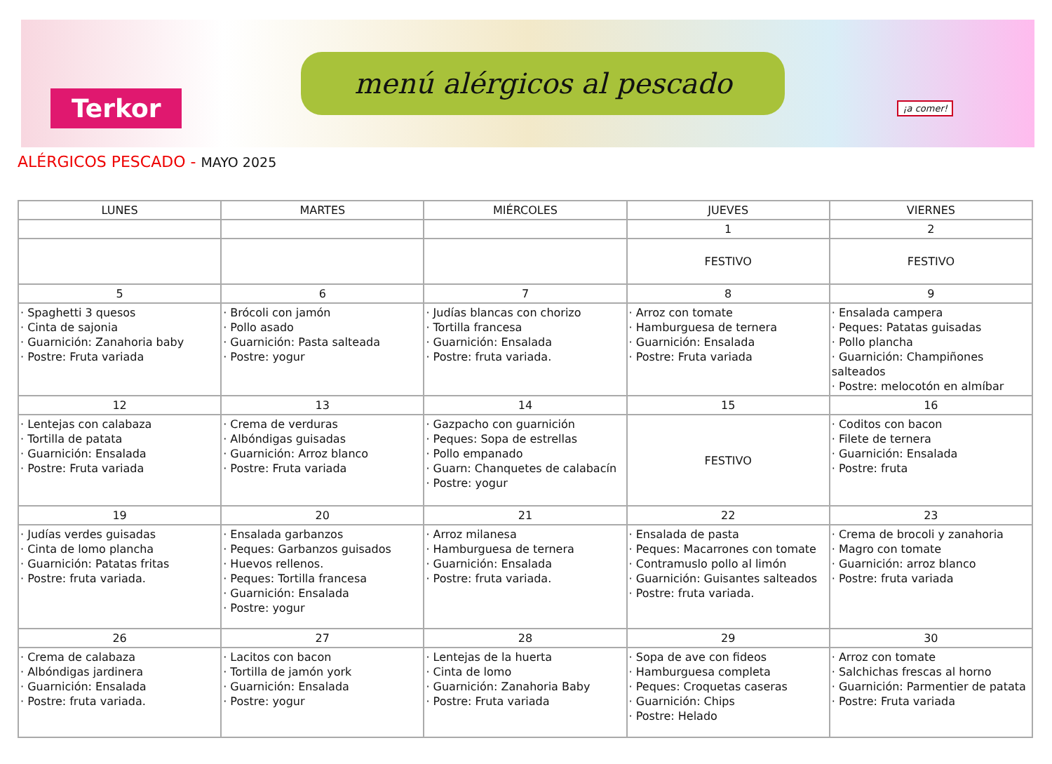Terkor
menú alérgicos al pescado
¡a comer!
ALÉRGICOS PESCADO - MAYO 2025
| LUNES | MARTES | MIÉRCOLES | JUEVES | VIERNES |
| --- | --- | --- | --- | --- |
| | | | 1 | 2 |
| | | | FESTIVO | FESTIVO |
| 5 | 6 | 7 | 8 | 9 |
| · Spaghetti 3 quesos · Cinta de sajonia · Guarnición: Zanahoria baby · Postre: Fruta variada | · Brócoli con jamón · Pollo asado · Guarnición: Pasta salteada · Postre: yogur | · Judías blancas con chorizo · Tortilla francesa · Guarnición: Ensalada · Postre: fruta variada. | · Arroz con tomate · Hamburguesa de ternera · Guarnición: Ensalada · Postre: Fruta variada | · Ensalada campera · Peques: Patatas guisadas · Pollo plancha · Guarnición: Champiñones salteados · Postre: melocotón en almíbar |
| 12 | 13 | 14 | 15 | 16 |
| · Lentejas con calabaza · Tortilla de patata · Guarnición: Ensalada · Postre: Fruta variada | · Crema de verduras · Albóndigas guisadas · Guarnición: Arroz blanco · Postre: Fruta variada | · Gazpacho con guarnición · Peques: Sopa de estrellas · Pollo empanado · Guarn: Chanquetes de calabacín · Postre: yogur | FESTIVO | · Coditos con bacon · Filete de ternera · Guarnición: Ensalada · Postre: fruta |
| 19 | 20 | 21 | 22 | 23 |
| · Judías verdes guisadas · Cinta de lomo plancha · Guarnición: Patatas fritas · Postre: fruta variada. | · Ensalada garbanzos · Peques: Garbanzos guisados · Huevos rellenos. · Peques: Tortilla francesa · Guarnición: Ensalada · Postre: yogur | · Arroz milanesa · Hamburguesa de ternera · Guarnición: Ensalada · Postre: fruta variada. | · Ensalada de pasta · Peques: Macarrones con tomate · Contramuslo pollo al limón · Guarnición: Guisantes salteados · Postre: fruta variada. | · Crema de brocoli y zanahoria · Magro con tomate · Guarnición: arroz blanco · Postre: fruta variada |
| 26 | 27 | 28 | 29 | 30 |
| · Crema de calabaza · Albóndigas jardinera · Guarnición: Ensalada · Postre: fruta variada. | · Lacitos con bacon · Tortilla de jamón york · Guarnición: Ensalada · Postre: yogur | · Lentejas de la huerta · Cinta de lomo · Guarnición: Zanahoria Baby · Postre: Fruta variada | · Sopa de ave con fideos · Hamburguesa completa · Peques: Croquetas caseras · Guarnición: Chips · Postre: Helado | · Arroz con tomate · Salchichas frescas al horno · Guarnición: Parmentier de patata · Postre: Fruta variada |